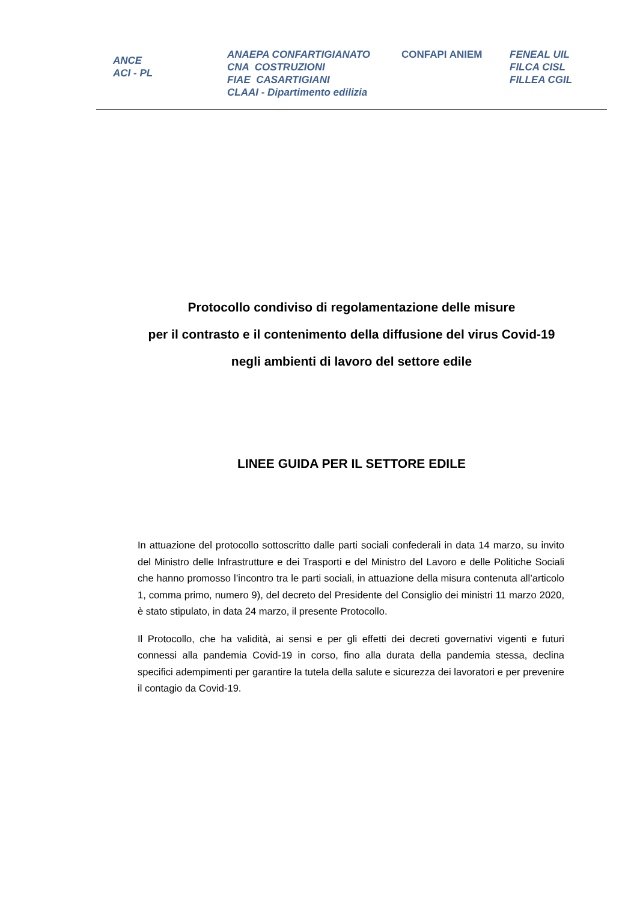ANCE
ACI - PL
ANAEPA CONFARTIGIANATO
CNA COSTRUZIONI
FIAE CASARTIGIANI
CLAAI - Dipartimento edilizia
CONFAPI ANIEM FENEAL UIL
FILCA CISL
FILLEA CGIL
Protocollo condiviso di regolamentazione delle misure
per il contrasto e il contenimento della diffusione del virus Covid-19
negli ambienti di lavoro del settore edile
LINEE GUIDA PER IL SETTORE EDILE
In attuazione del protocollo sottoscritto dalle parti sociali confederali in data 14 marzo, su invito del Ministro delle Infrastrutture e dei Trasporti e del Ministro del Lavoro e delle Politiche Sociali che hanno promosso l’incontro tra le parti sociali, in attuazione della misura contenuta all’articolo 1, comma primo, numero 9), del decreto del Presidente del Consiglio dei ministri 11 marzo 2020, è stato stipulato, in data 24 marzo, il presente Protocollo.
Il Protocollo, che ha validità, ai sensi e per gli effetti dei decreti governativi vigenti e futuri connessi alla pandemia Covid-19 in corso, fino alla durata della pandemia stessa, declina specifici adempimenti per garantire la tutela della salute e sicurezza dei lavoratori e per prevenire il contagio da Covid-19.